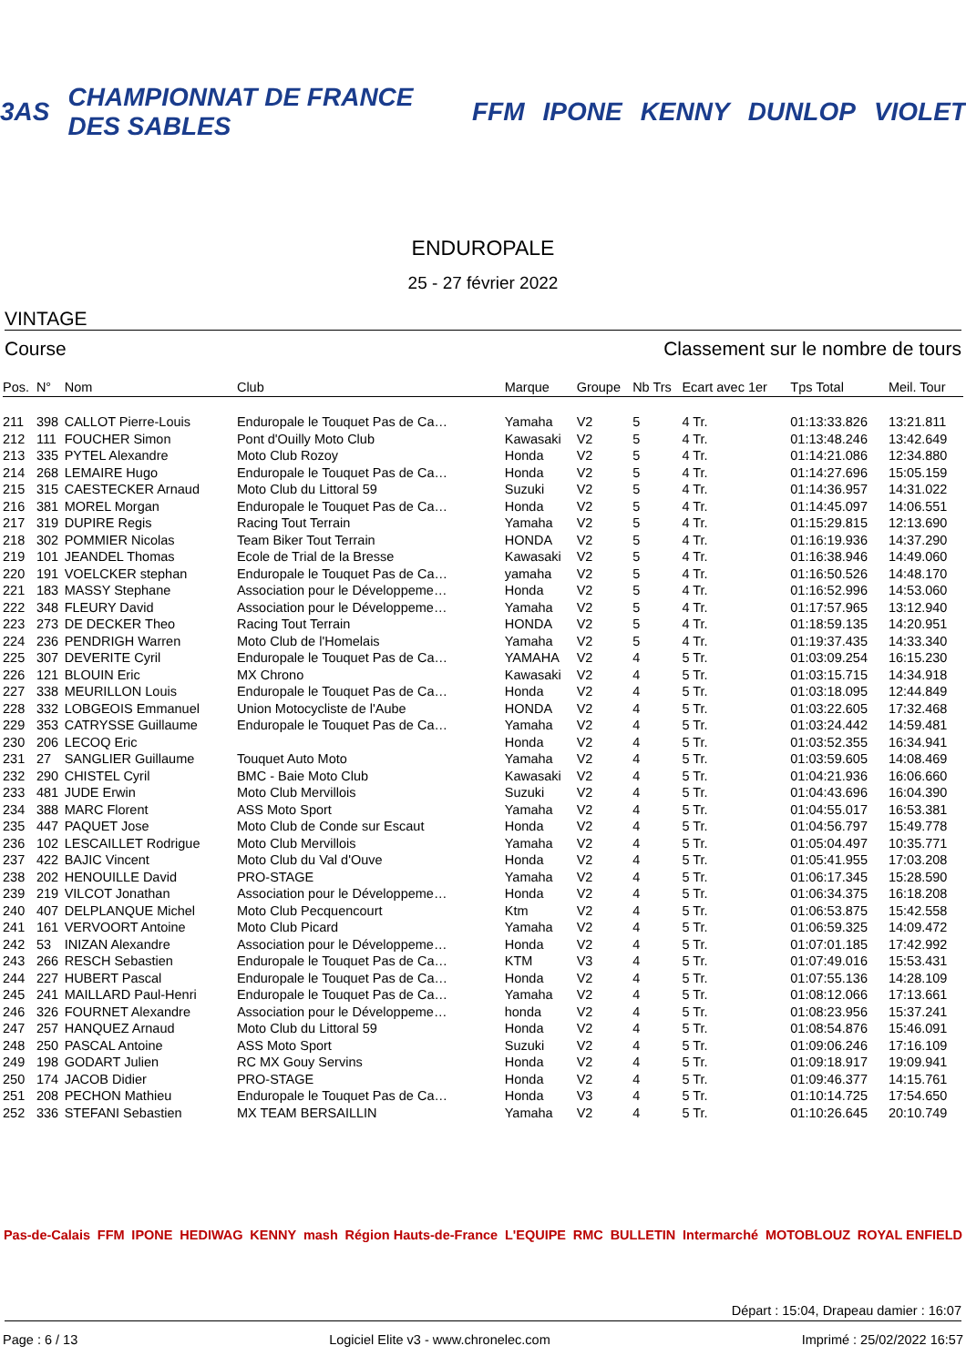3AS CHAMPIONNAT DE FRANCE DES SABLES FFM IPONE KENNY DUNLOP VIOLET
ENDUROPALE
25 - 27 février 2022
VINTAGE
Course Classement sur le nombre de tours
| Pos. | N° | Nom | Club | Marque | Groupe | Nb Trs | Ecart avec 1er | Tps Total | Meil. Tour |
| --- | --- | --- | --- | --- | --- | --- | --- | --- | --- |
| 211 | 398 | CALLOT Pierre-Louis | Enduropale le Touquet Pas de Ca… | Yamaha | V2 | 5 | 4 Tr. | 01:13:33.826 | 13:21.811 |
| 212 | 111 | FOUCHER Simon | Pont d'Ouilly Moto Club | Kawasaki | V2 | 5 | 4 Tr. | 01:13:48.246 | 13:42.649 |
| 213 | 335 | PYTEL Alexandre | Moto Club Rozoy | Honda | V2 | 5 | 4 Tr. | 01:14:21.086 | 12:34.880 |
| 214 | 268 | LEMAIRE Hugo | Enduropale le Touquet Pas de Ca… | Honda | V2 | 5 | 4 Tr. | 01:14:27.696 | 15:05.159 |
| 215 | 315 | CAESTECKER Arnaud | Moto Club du Littoral 59 | Suzuki | V2 | 5 | 4 Tr. | 01:14:36.957 | 14:31.022 |
| 216 | 381 | MOREL Morgan | Enduropale le Touquet Pas de Ca… | Honda | V2 | 5 | 4 Tr. | 01:14:45.097 | 14:06.551 |
| 217 | 319 | DUPIRE Regis | Racing Tout Terrain | Yamaha | V2 | 5 | 4 Tr. | 01:15:29.815 | 12:13.690 |
| 218 | 302 | POMMIER Nicolas | Team Biker Tout Terrain | HONDA | V2 | 5 | 4 Tr. | 01:16:19.936 | 14:37.290 |
| 219 | 101 | JEANDEL Thomas | Ecole de Trial de la Bresse | Kawasaki | V2 | 5 | 4 Tr. | 01:16:38.946 | 14:49.060 |
| 220 | 191 | VOELCKER stephan | Enduropale le Touquet Pas de Ca… | yamaha | V2 | 5 | 4 Tr. | 01:16:50.526 | 14:48.170 |
| 221 | 183 | MASSY Stephane | Association pour le Développeme… | Honda | V2 | 5 | 4 Tr. | 01:16:52.996 | 14:53.060 |
| 222 | 348 | FLEURY David | Association pour le Développeme… | Yamaha | V2 | 5 | 4 Tr. | 01:17:57.965 | 13:12.940 |
| 223 | 273 | DE DECKER Theo | Racing Tout Terrain | HONDA | V2 | 5 | 4 Tr. | 01:18:59.135 | 14:20.951 |
| 224 | 236 | PENDRIGH Warren | Moto Club de l'Homelais | Yamaha | V2 | 5 | 4 Tr. | 01:19:37.435 | 14:33.340 |
| 225 | 307 | DEVERITE Cyril | Enduropale le Touquet Pas de Ca… | YAMAHA | V2 | 4 | 5 Tr. | 01:03:09.254 | 16:15.230 |
| 226 | 121 | BLOUIN Eric | MX Chrono | Kawasaki | V2 | 4 | 5 Tr. | 01:03:15.715 | 14:34.918 |
| 227 | 338 | MEURILLON Louis | Enduropale le Touquet Pas de Ca… | Honda | V2 | 4 | 5 Tr. | 01:03:18.095 | 12:44.849 |
| 228 | 332 | LOBGEOIS Emmanuel | Union Motocycliste de l'Aube | HONDA | V2 | 4 | 5 Tr. | 01:03:22.605 | 17:32.468 |
| 229 | 353 | CATRYSSE Guillaume | Enduropale le Touquet Pas de Ca… | Yamaha | V2 | 4 | 5 Tr. | 01:03:24.442 | 14:59.481 |
| 230 | 206 | LECOQ Eric | | Honda | V2 | 4 | 5 Tr. | 01:03:52.355 | 16:34.941 |
| 231 | 27 | SANGLIER Guillaume | Touquet Auto Moto | Yamaha | V2 | 4 | 5 Tr. | 01:03:59.605 | 14:08.469 |
| 232 | 290 | CHISTEL Cyril | BMC - Baie Moto Club | Kawasaki | V2 | 4 | 5 Tr. | 01:04:21.936 | 16:06.660 |
| 233 | 481 | JUDE Erwin | Moto Club Mervillois | Suzuki | V2 | 4 | 5 Tr. | 01:04:43.696 | 16:04.390 |
| 234 | 388 | MARC Florent | ASS Moto Sport | Yamaha | V2 | 4 | 5 Tr. | 01:04:55.017 | 16:53.381 |
| 235 | 447 | PAQUET Jose | Moto Club de Conde sur Escaut | Honda | V2 | 4 | 5 Tr. | 01:04:56.797 | 15:49.778 |
| 236 | 102 | LESCAILLET Rodrigue | Moto Club Mervillois | Yamaha | V2 | 4 | 5 Tr. | 01:05:04.497 | 10:35.771 |
| 237 | 422 | BAJIC Vincent | Moto Club du Val d'Ouve | Honda | V2 | 4 | 5 Tr. | 01:05:41.955 | 17:03.208 |
| 238 | 202 | HENOUILLE David | PRO-STAGE | Yamaha | V2 | 4 | 5 Tr. | 01:06:17.345 | 15:28.590 |
| 239 | 219 | VILCOT Jonathan | Association pour le Développeme… | Honda | V2 | 4 | 5 Tr. | 01:06:34.375 | 16:18.208 |
| 240 | 407 | DELPLANQUE Michel | Moto Club Pecquencourt | Ktm | V2 | 4 | 5 Tr. | 01:06:53.875 | 15:42.558 |
| 241 | 161 | VERVOORT Antoine | Moto Club Picard | Yamaha | V2 | 4 | 5 Tr. | 01:06:59.325 | 14:09.472 |
| 242 | 53 | INIZAN Alexandre | Association pour le Développeme… | Honda | V2 | 4 | 5 Tr. | 01:07:01.185 | 17:42.992 |
| 243 | 266 | RESCH Sebastien | Enduropale le Touquet Pas de Ca… | KTM | V3 | 4 | 5 Tr. | 01:07:49.016 | 15:53.431 |
| 244 | 227 | HUBERT Pascal | Enduropale le Touquet Pas de Ca… | Honda | V2 | 4 | 5 Tr. | 01:07:55.136 | 14:28.109 |
| 245 | 241 | MAILLARD Paul-Henri | Enduropale le Touquet Pas de Ca… | Yamaha | V2 | 4 | 5 Tr. | 01:08:12.066 | 17:13.661 |
| 246 | 326 | FOURNET Alexandre | Association pour le Développeme… | honda | V2 | 4 | 5 Tr. | 01:08:23.956 | 15:37.241 |
| 247 | 257 | HANQUEZ Arnaud | Moto Club du Littoral 59 | Honda | V2 | 4 | 5 Tr. | 01:08:54.876 | 15:46.091 |
| 248 | 250 | PASCAL Antoine | ASS Moto Sport | Suzuki | V2 | 4 | 5 Tr. | 01:09:06.246 | 17:16.109 |
| 249 | 198 | GODART Julien | RC MX Gouy Servins | Honda | V2 | 4 | 5 Tr. | 01:09:18.917 | 19:09.941 |
| 250 | 174 | JACOB Didier | PRO-STAGE | Honda | V2 | 4 | 5 Tr. | 01:09:46.377 | 14:15.761 |
| 251 | 208 | PECHON Mathieu | Enduropale le Touquet Pas de Ca… | Honda | V3 | 4 | 5 Tr. | 01:10:14.725 | 17:54.650 |
| 252 | 336 | STEFANI Sebastien | MX TEAM BERSAILLIN | Yamaha | V2 | 4 | 5 Tr. | 01:10:26.645 | 20:10.749 |
Pas-de-Calais FFM IPONE HEDIWAG KENNY mash Région Hauts-de-France L'EQUIPE RMC BULLETIN Intermarché MOTOBLOUZ ROYAL ENFIELD
Départ : 15:04, Drapeau damier : 16:07
Page : 6 / 13 Logiciel Elite v3 - www.chronelec.com Imprimé : 25/02/2022 16:57